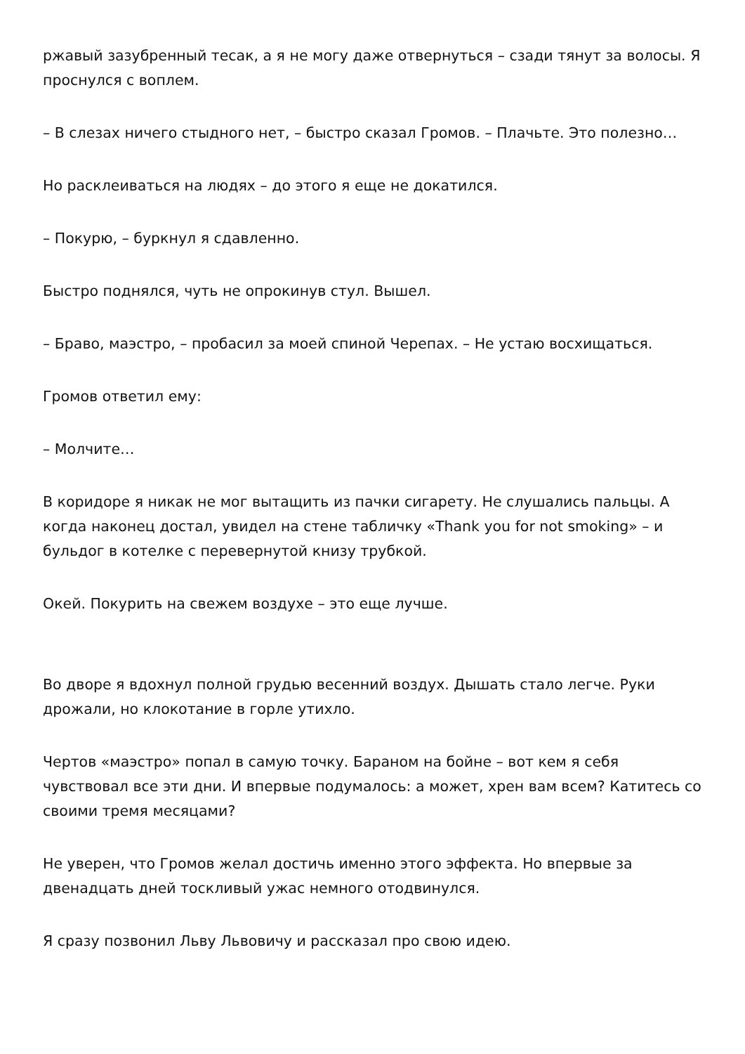ржавый зазубренный тесак, а я не могу даже отвернуться – сзади тянут за волосы. Я проснулся с воплем.
– В слезах ничего стыдного нет, – быстро сказал Громов. – Плачьте. Это полезно…
Но расклеиваться на людях – до этого я еще не докатился.
– Покурю, – буркнул я сдавленно.
Быстро поднялся, чуть не опрокинув стул. Вышел.
– Браво, маэстро, – пробасил за моей спиной Черепах. – Не устаю восхищаться.
Громов ответил ему:
– Молчите…
В коридоре я никак не мог вытащить из пачки сигарету. Не слушались пальцы. А когда наконец достал, увидел на стене табличку «Thank you for not smoking» – и бульдог в котелке с перевернутой книзу трубкой.
Окей. Покурить на свежем воздухе – это еще лучше.
Во дворе я вдохнул полной грудью весенний воздух. Дышать стало легче. Руки дрожали, но клокотание в горле утихло.
Чертов «маэстро» попал в самую точку. Бараном на бойне – вот кем я себя чувствовал все эти дни. И впервые подумалось: а может, хрен вам всем? Катитесь со своими тремя месяцами?
Не уверен, что Громов желал достичь именно этого эффекта. Но впервые за двенадцать дней тоскливый ужас немного отодвинулся.
Я сразу позвонил Льву Львовичу и рассказал про свою идею.